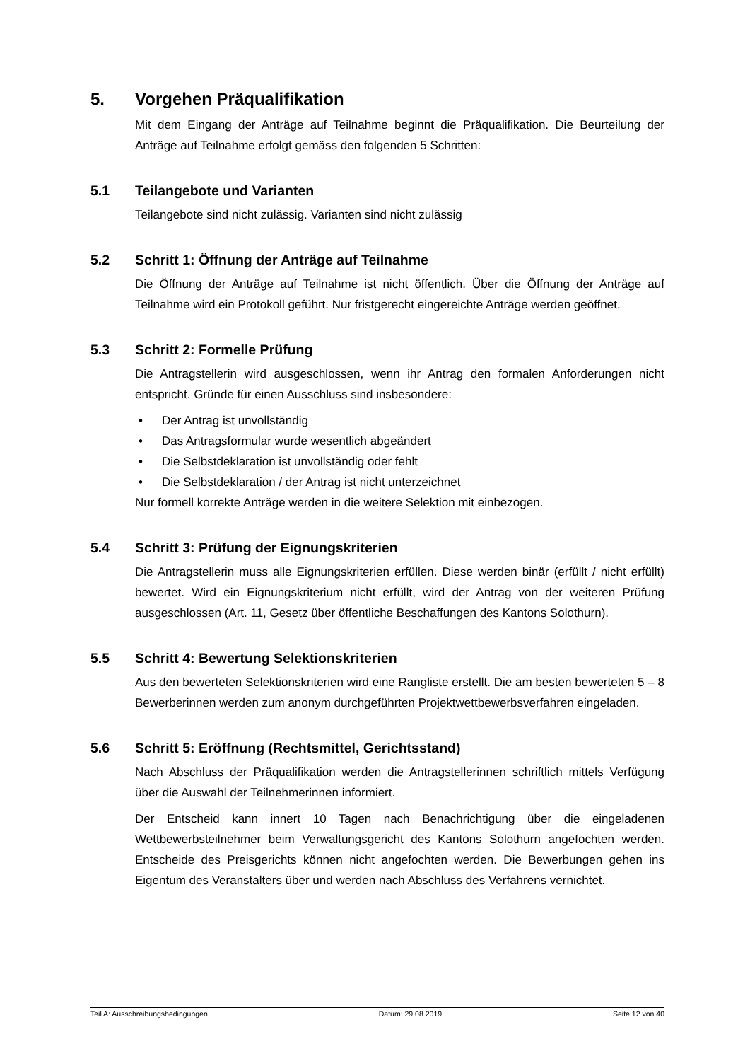5. Vorgehen Präqualifikation
Mit dem Eingang der Anträge auf Teilnahme beginnt die Präqualifikation. Die Beurteilung der Anträge auf Teilnahme erfolgt gemäss den folgenden 5 Schritten:
5.1 Teilangebote und Varianten
Teilangebote sind nicht zulässig. Varianten sind nicht zulässig
5.2 Schritt 1: Öffnung der Anträge auf Teilnahme
Die Öffnung der Anträge auf Teilnahme ist nicht öffentlich. Über die Öffnung der Anträge auf Teilnahme wird ein Protokoll geführt. Nur fristgerecht eingereichte Anträge werden geöffnet.
5.3 Schritt 2: Formelle Prüfung
Die Antragstellerin wird ausgeschlossen, wenn ihr Antrag den formalen Anforderungen nicht entspricht. Gründe für einen Ausschluss sind insbesondere:
• Der Antrag ist unvollständig
• Das Antragsformular wurde wesentlich abgeändert
• Die Selbstdeklaration ist unvollständig oder fehlt
• Die Selbstdeklaration / der Antrag ist nicht unterzeichnet
Nur formell korrekte Anträge werden in die weitere Selektion mit einbezogen.
5.4 Schritt 3: Prüfung der Eignungskriterien
Die Antragstellerin muss alle Eignungskriterien erfüllen. Diese werden binär (erfüllt / nicht erfüllt) bewertet. Wird ein Eignungskriterium nicht erfüllt, wird der Antrag von der weiteren Prüfung ausgeschlossen (Art. 11, Gesetz über öffentliche Beschaffungen des Kantons Solothurn).
5.5 Schritt 4: Bewertung Selektionskriterien
Aus den bewerteten Selektionskriterien wird eine Rangliste erstellt. Die am besten bewerteten 5 – 8 Bewerberinnen werden zum anonym durchgeführten Projektwettbewerbsverfahren eingeladen.
5.6 Schritt 5: Eröffnung (Rechtsmittel, Gerichtsstand)
Nach Abschluss der Präqualifikation werden die Antragstellerinnen schriftlich mittels Verfügung über die Auswahl der Teilnehmerinnen informiert.
Der Entscheid kann innert 10 Tagen nach Benachrichtigung über die eingeladenen Wettbewerbsteilnehmer beim Verwaltungsgericht des Kantons Solothurn angefochten werden. Entscheide des Preisgerichts können nicht angefochten werden. Die Bewerbungen gehen ins Eigentum des Veranstalters über und werden nach Abschluss des Verfahrens vernichtet.
Teil A: Ausschreibungsbedingungen Datum: 29.08.2019 Seite 12 von 40